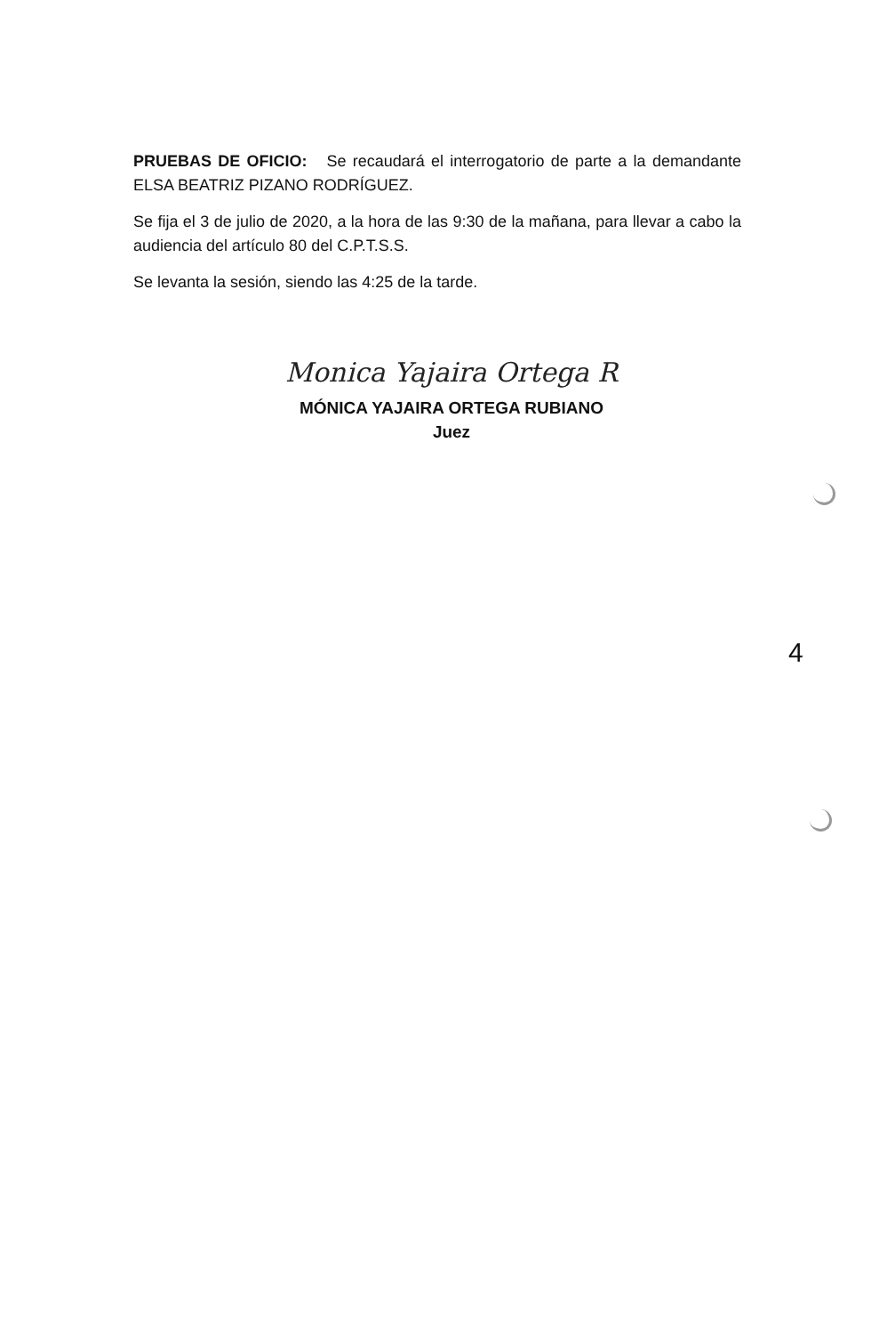PRUEBAS DE OFICIO: Se recaudará el interrogatorio de parte a la demandante ELSA BEATRIZ PIZANO RODRÍGUEZ.
Se fija el 3 de julio de 2020, a la hora de las 9:30 de la mañana, para llevar a cabo la audiencia del artículo 80 del C.P.T.S.S.
Se levanta la sesión, siendo las 4:25 de la tarde.
Monica Yajaira Ortega R
MÓNICA YAJAIRA ORTEGA RUBIANO
Juez
4